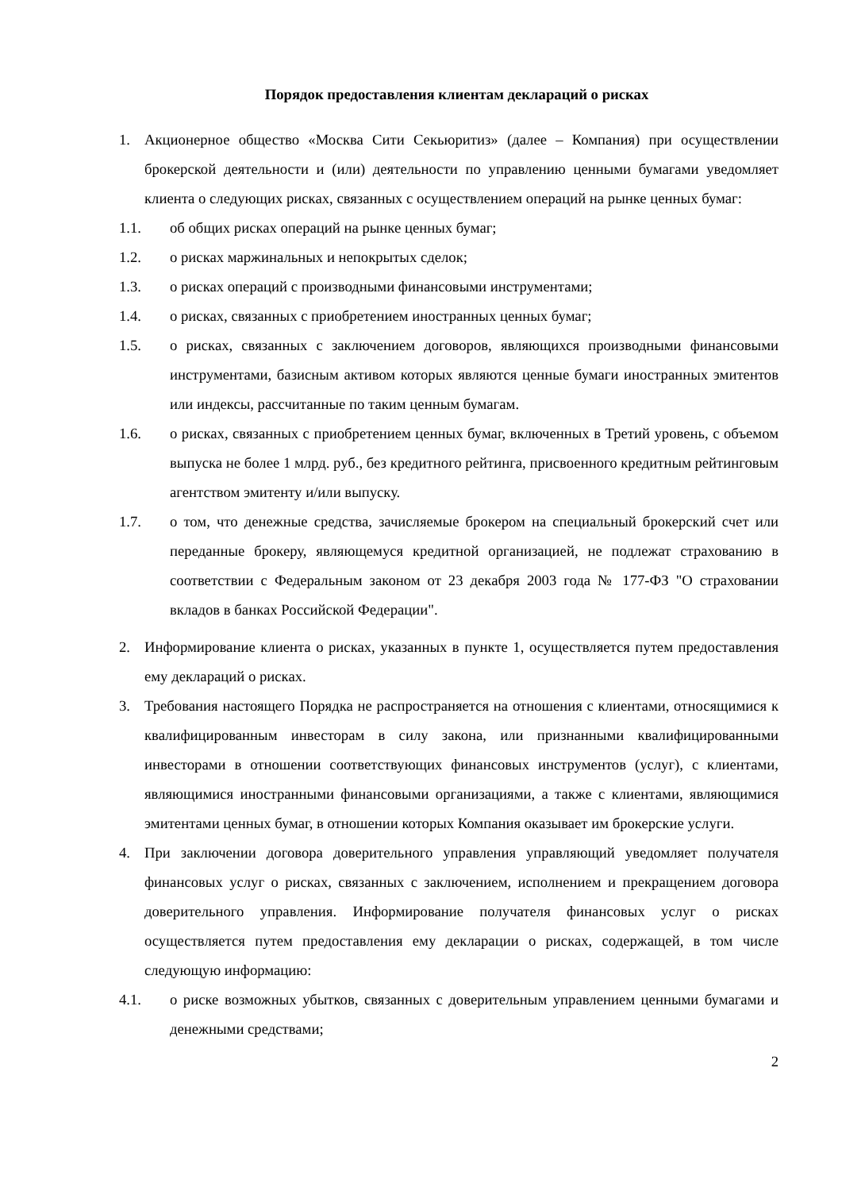Порядок предоставления клиентам деклараций о рисках
1. Акционерное общество «Москва Сити Секьюритиз» (далее – Компания) при осуществлении брокерской деятельности и (или) деятельности по управлению ценными бумагами уведомляет клиента о следующих рисках, связанных с осуществлением операций на рынке ценных бумаг:
1.1. об общих рисках операций на рынке ценных бумаг;
1.2. о рисках маржинальных и непокрытых сделок;
1.3. о рисках операций с производными финансовыми инструментами;
1.4. о рисках, связанных с приобретением иностранных ценных бумаг;
1.5. о рисках, связанных с заключением договоров, являющихся производными финансовыми инструментами, базисным активом которых являются ценные бумаги иностранных эмитентов или индексы, рассчитанные по таким ценным бумагам.
1.6. о рисках, связанных с приобретением ценных бумаг, включенных в Третий уровень, с объемом выпуска не более 1 млрд. руб., без кредитного рейтинга, присвоенного кредитным рейтинговым агентством эмитенту и/или выпуску.
1.7. о том, что денежные средства, зачисляемые брокером на специальный брокерский счет или переданные брокеру, являющемуся кредитной организацией, не подлежат страхованию в соответствии с Федеральным законом от 23 декабря 2003 года № 177-ФЗ "О страховании вкладов в банках Российской Федерации".
2. Информирование клиента о рисках, указанных в пункте 1, осуществляется путем предоставления ему деклараций о рисках.
3. Требования настоящего Порядка не распространяется на отношения с клиентами, относящимися к квалифицированным инвесторам в силу закона, или признанными квалифицированными инвесторами в отношении соответствующих финансовых инструментов (услуг), с клиентами, являющимися иностранными финансовыми организациями, а также с клиентами, являющимися эмитентами ценных бумаг, в отношении которых Компания оказывает им брокерские услуги.
4. При заключении договора доверительного управления управляющий уведомляет получателя финансовых услуг о рисках, связанных с заключением, исполнением и прекращением договора доверительного управления. Информирование получателя финансовых услуг о рисках осуществляется путем предоставления ему декларации о рисках, содержащей, в том числе следующую информацию:
4.1. о риске возможных убытков, связанных с доверительным управлением ценными бумагами и денежными средствами;
2